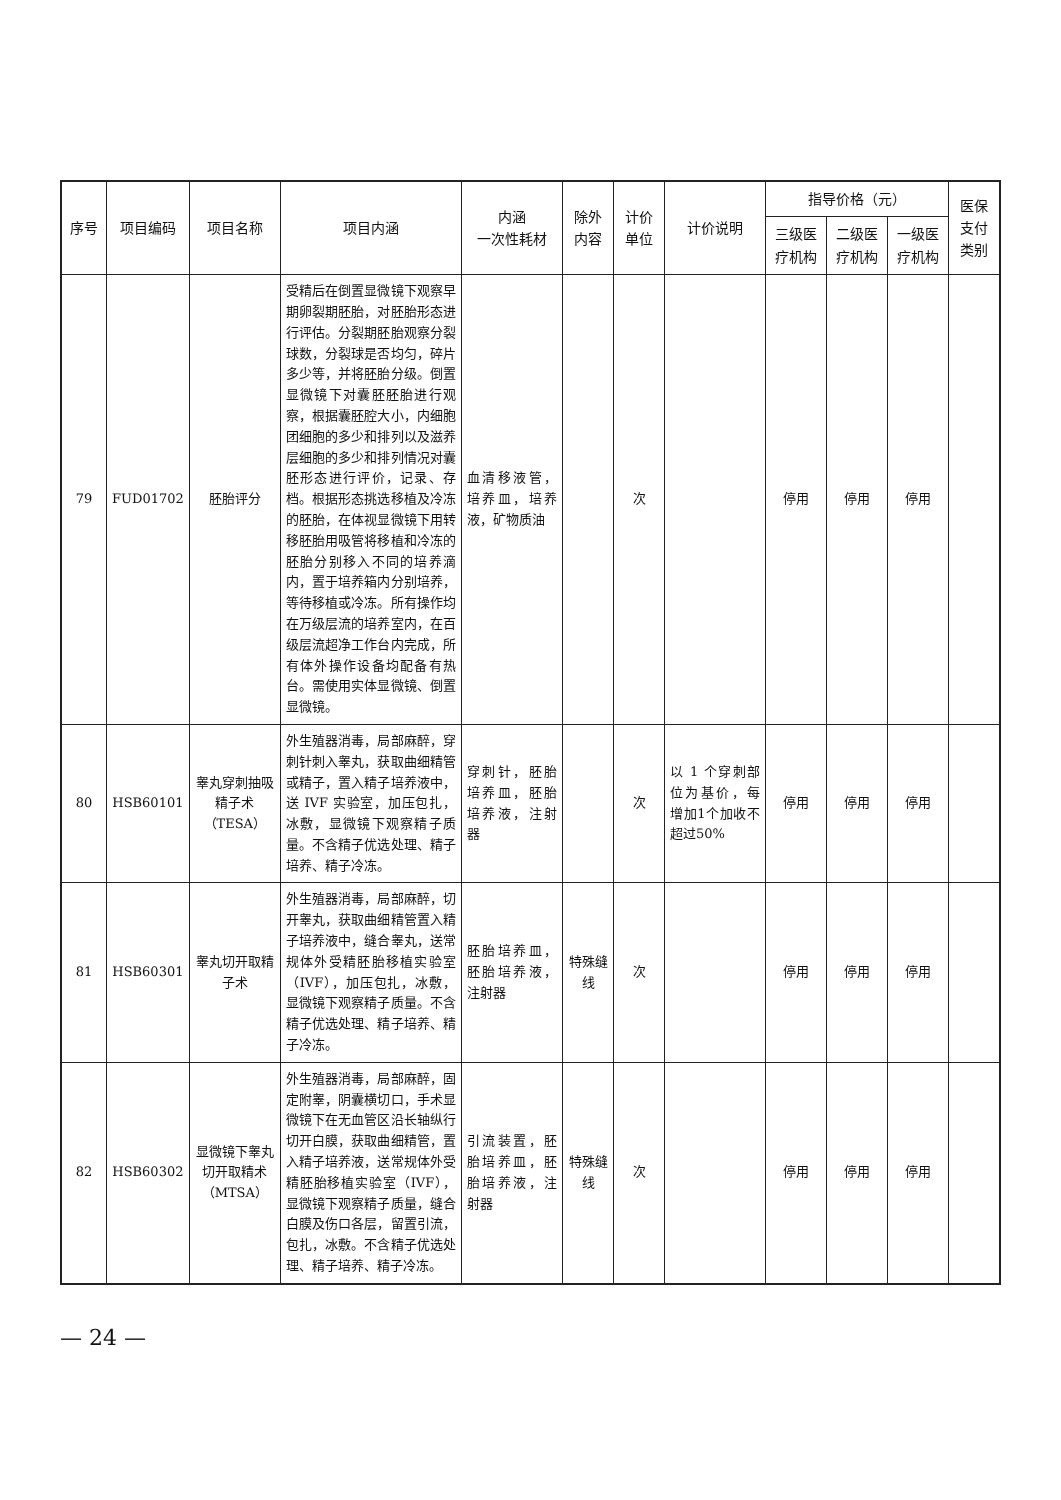| 序号 | 项目编码 | 项目名称 | 项目内涵 | 内涵 一次性耗材 | 除外 内容 | 计价单位 | 计价说明 | 指导价格（元） | | | 医保 支付 类别 |
| --- | --- | --- | --- | --- | --- | --- | --- | --- | --- | --- | --- |
| | | | | | | | | 三级医 疗机构 | 二级医 疗机构 | 一级医 疗机构 | |
| 79 | FUD01702 | 胚胎评分 | 受精后在倒置显微镜下观察早期卵裂期胚胎，对胚胎形态进行评估。分裂期胚胎观察分裂球数，分裂球是否均匀，碎片多少等，并将胚胎分级。倒置显微镜下对囊胚胚胎进行观察，根据囊胚腔大小，内细胞团细胞的多少和排列以及滋养层细胞的多少和排列情况对囊胚形态进行评价，记录、存档。根据形态挑选移植及冷冻的胚胎，在体视显微镜下用转移胚胎用吸管将移植和冷冻的胚胎分别移入不同的培养滴内，置于培养箱内分别培养，等待移植或冷冻。所有操作均在万级层流的培养室内，在百级层流超净工作台内完成，所有体外操作设备均配备有热台。需使用实体显微镜、倒置显微镜。 | 血清移液管，培养皿，培养液，矿物质油 | | 次 | | 停用 | 停用 | 停用 | |
| 80 | HSB60101 | 睾丸穿刺抽吸精子术（TESA） | 外生殖器消毒，局部麻醉，穿刺针刺入睾丸，获取曲细精管或精子，置入精子培养液中，送 IVF 实验室，加压包扎，冰敷，显微镜下观察精子质量。不含精子优选处理、精子培养、精子冷冻。 | 穿刺针，胚胎培养皿，胚胎培养液，注射器 | | 次 | 以 1 个穿刺部位为基价，每增加1个加收不超过50% | 停用 | 停用 | 停用 | |
| 81 | HSB60301 | 睾丸切开取精子术 | 外生殖器消毒，局部麻醉，切开睾丸，获取曲细精管置入精子培养液中，缝合睾丸，送常规体外受精胚胎移植实验室（IVF），加压包扎，冰敷，显微镜下观察精子质量。不含精子优选处理、精子培养、精子冷冻。 | 胚胎培养皿，胚胎培养液，注射器 | 特殊缝线 | 次 | | 停用 | 停用 | 停用 | |
| 82 | HSB60302 | 显微镜下睾丸切开取精术（MTSA） | 外生殖器消毒，局部麻醉，固定附睾，阴囊横切口，手术显微镜下在无血管区沿长轴纵行切开白膜，获取曲细精管，置入精子培养液，送常规体外受精胚胎移植实验室（IVF），显微镜下观察精子质量，缝合白膜及伤口各层，留置引流，包扎，冰敷。不含精子优选处理、精子培养、精子冷冻。 | 引流装置，胚胎培养皿，胚胎培养液，注射器 | 特殊缝线 | 次 | | 停用 | 停用 | 停用 | |
— 24 —